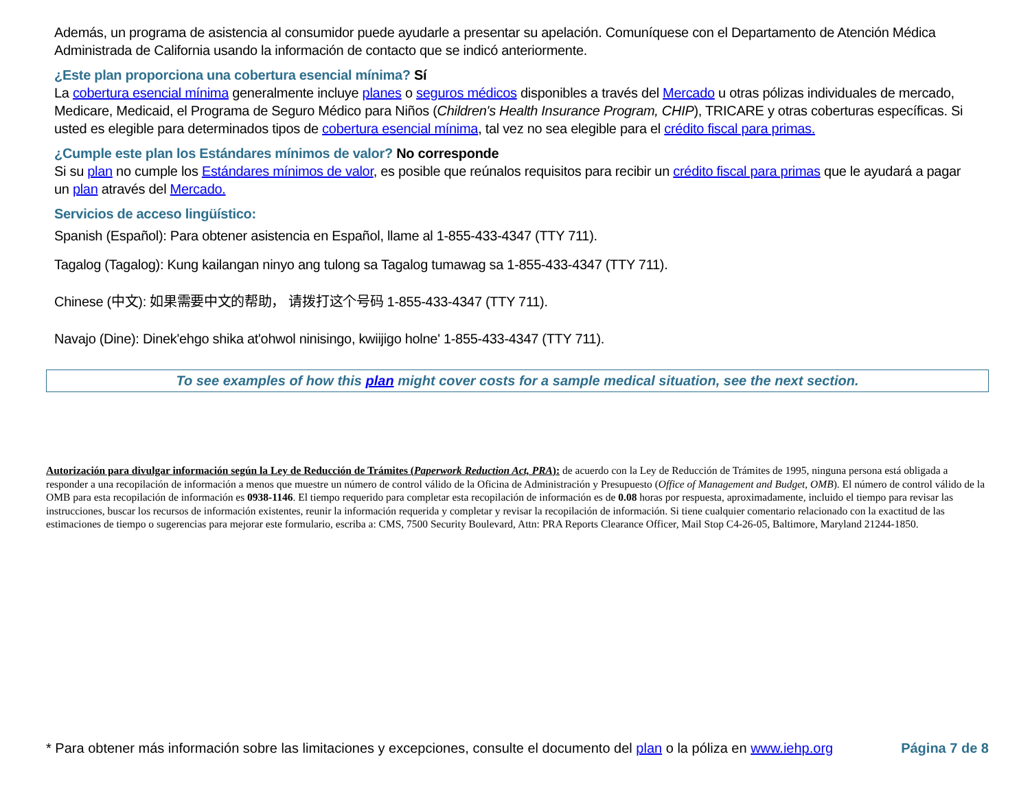Además, un programa de asistencia al consumidor puede ayudarle a presentar su apelación. Comuníquese con el Departamento de Atención Médica Administrada de California usando la información de contacto que se indicó anteriormente.
¿Este plan proporciona una cobertura esencial mínima? Sí
La cobertura esencial mínima generalmente incluye planes o seguros médicos disponibles a través del Mercado u otras pólizas individuales de mercado, Medicare, Medicaid, el Programa de Seguro Médico para Niños (Children's Health Insurance Program, CHIP), TRICARE y otras coberturas específicas. Si usted es elegible para determinados tipos de cobertura esencial mínima, tal vez no sea elegible para el crédito fiscal para primas.
¿Cumple este plan los Estándares mínimos de valor? No corresponde
Si su plan no cumple los Estándares mínimos de valor, es posible que reúnalos requisitos para recibir un crédito fiscal para primas que le ayudará a pagar un plan através del Mercado.
Servicios de acceso lingüístico:
Spanish (Español): Para obtener asistencia en Español, llame al 1-855-433-4347 (TTY 711).
Tagalog (Tagalog): Kung kailangan ninyo ang tulong sa Tagalog tumawag sa 1-855-433-4347 (TTY 711).
Chinese (中文): 如果需要中文的帮助， 请拨打这个号码 1-855-433-4347 (TTY 711).
Navajo (Dine): Dinek'ehgo shika at'ohwol ninisingo, kwiijigo holne' 1-855-433-4347 (TTY 711).
To see examples of how this plan might cover costs for a sample medical situation, see the next section.
Autorización para divulgar información según la Ley de Reducción de Trámites (Paperwork Reduction Act, PRA): de acuerdo con la Ley de Reducción de Trámites de 1995, ninguna persona está obligada a responder a una recopilación de información a menos que muestre un número de control válido de la Oficina de Administración y Presupuesto (Office of Management and Budget, OMB). El número de control válido de la OMB para esta recopilación de información es 0938-1146. El tiempo requerido para completar esta recopilación de información es de 0.08 horas por respuesta, aproximadamente, incluido el tiempo para revisar las instrucciones, buscar los recursos de información existentes, reunir la información requerida y completar y revisar la recopilación de información. Si tiene cualquier comentario relacionado con la exactitud de las estimaciones de tiempo o sugerencias para mejorar este formulario, escriba a: CMS, 7500 Security Boulevard, Attn: PRA Reports Clearance Officer, Mail Stop C4-26-05, Baltimore, Maryland 21244-1850.
* Para obtener más información sobre las limitaciones y excepciones, consulte el documento del plan o la póliza en www.iehp.org Página 7 de 8